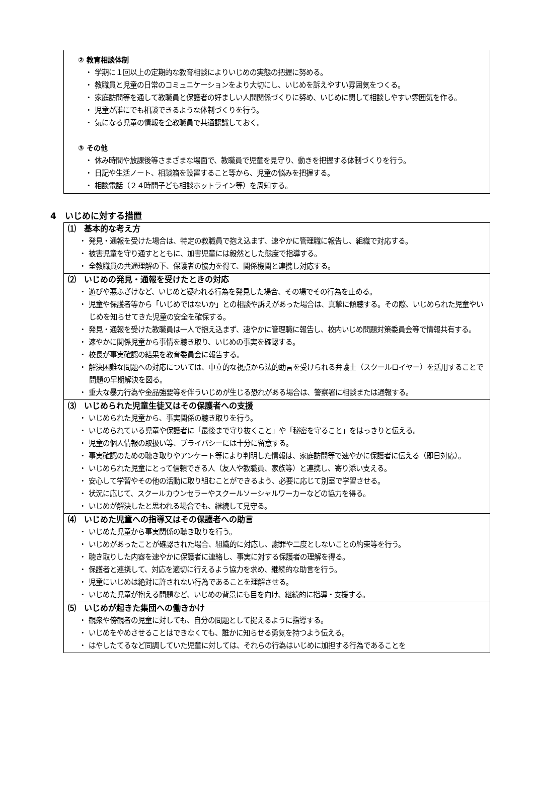② 教育相談体制
・ 学期に１回以上の定期的な教育相談によりいじめの実態の把握に努める。
・ 教職員と児童の日常のコミュニケーションをより大切にし、いじめを訴えやすい雰囲気をつくる。
・ 家庭訪問等を通して教職員と保護者の好ましい人間関係づくりに努め、いじめに関して相談しやすい雰囲気を作る。
・ 児童が誰にでも相談できるような体制づくりを行う。
・ 気になる児童の情報を全教職員で共通認識しておく。
③ その他
・ 休み時間や放課後等さまざまな場面で、教職員で児童を見守り、動きを把握する体制づくりを行う。
・ 日記や生活ノート、相談箱を設置すること等から、児童の悩みを把握する。
・ 相談電話（２４時間子ども相談ホットライン等）を周知する。
4　いじめに対する措置
⑴　基本的な考え方
・ 発見・通報を受けた場合は、特定の教職員で抱え込まず、速やかに管理職に報告し、組織で対応する。
・ 被害児童を守り通すとともに、加害児童には毅然とした態度で指導する。
・ 全教職員の共通理解の下、保護者の協力を得て、関係機関と連携し対応する。
⑵　いじめの発見・通報を受けたときの対応
・ 遊びや悪ふざけなど、いじめと疑われる行為を発見した場合、その場でその行為を止める。
・ 児童や保護者等から「いじめではないか」との相談や訴えがあった場合は、真摯に傾聴する。その際、いじめられた児童やいじめを知らせてきた児童の安全を確保する。
・ 発見・通報を受けた教職員は一人で抱え込まず、速やかに管理職に報告し、校内いじめ問題対策委員会等で情報共有する。
・ 速やかに関係児童から事情を聴き取り、いじめの事実を確認する。
・ 校長が事実確認の結果を教育委員会に報告する。
・ 解決困難な問題への対応については、中立的な視点から法的助言を受けられる弁護士（スクールロイヤー）を活用することで問題の早期解決を図る。
・ 重大な暴力行為や金品強要等を伴ういじめが生じる恐れがある場合は、警察署に相談または通報する。
⑶　いじめられた児童生徒又はその保護者への支援
・ いじめられた児童から、事実関係の聴き取りを行う。
・ いじめられている児童や保護者に「最後まで守り抜くこと」や「秘密を守ること」をはっきりと伝える。
・ 児童の個人情報の取扱い等、プライバシーには十分に留意する。
・ 事実確認のための聴き取りやアンケート等により判明した情報は、家庭訪問等で速やかに保護者に伝える（即日対応）。
・ いじめられた児童にとって信頼できる人（友人や教職員、家族等）と連携し、寄り添い支える。
・ 安心して学習やその他の活動に取り組むことができるよう、必要に応じて別室で学習させる。
・ 状況に応じて、スクールカウンセラーやスクールソーシャルワーカーなどの協力を得る。
・ いじめが解決したと思われる場合でも、継続して見守る。
⑷　いじめた児童への指導又はその保護者への助言
・ いじめた児童から事実関係の聴き取りを行う。
・ いじめがあったことが確認された場合、組織的に対応し、謝罪や二度としないことの約束等を行う。
・ 聴き取りした内容を速やかに保護者に連絡し、事実に対する保護者の理解を得る。
・ 保護者と連携して、対応を適切に行えるよう協力を求め、継続的な助言を行う。
・ 児童にいじめは絶対に許されない行為であることを理解させる。
・ いじめた児童が抱える問題など、いじめの背景にも目を向け、継続的に指導・支援する。
⑸　いじめが起きた集団への働きかけ
・ 観衆や傍観者の児童に対しても、自分の問題として捉えるように指導する。
・ いじめをやめさせることはできなくても、誰かに知らせる勇気を持つよう伝える。
・ はやしたてるなど同調していた児童に対しては、それらの行為はいじめに加担する行為であることを